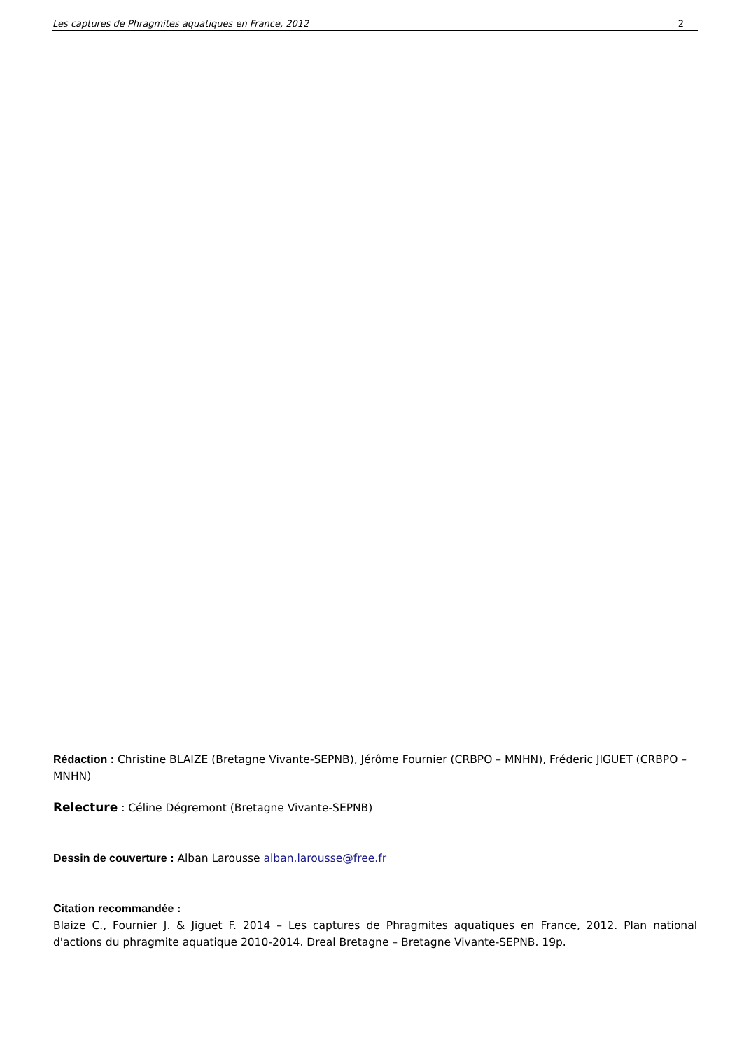Les captures de Phragmites aquatiques en France, 2012 2
Rédaction : Christine BLAIZE (Bretagne Vivante-SEPNB), Jérôme Fournier (CRBPO – MNHN), Fréderic JIGUET (CRBPO – MNHN)
Relecture : Céline Dégremont (Bretagne Vivante-SEPNB)
Dessin de couverture : Alban Larousse alban.larousse@free.fr
Citation recommandée :
Blaize C., Fournier J. & Jiguet F. 2014 – Les captures de Phragmites aquatiques en France, 2012. Plan national d'actions du phragmite aquatique 2010-2014. Dreal Bretagne – Bretagne Vivante-SEPNB. 19p.